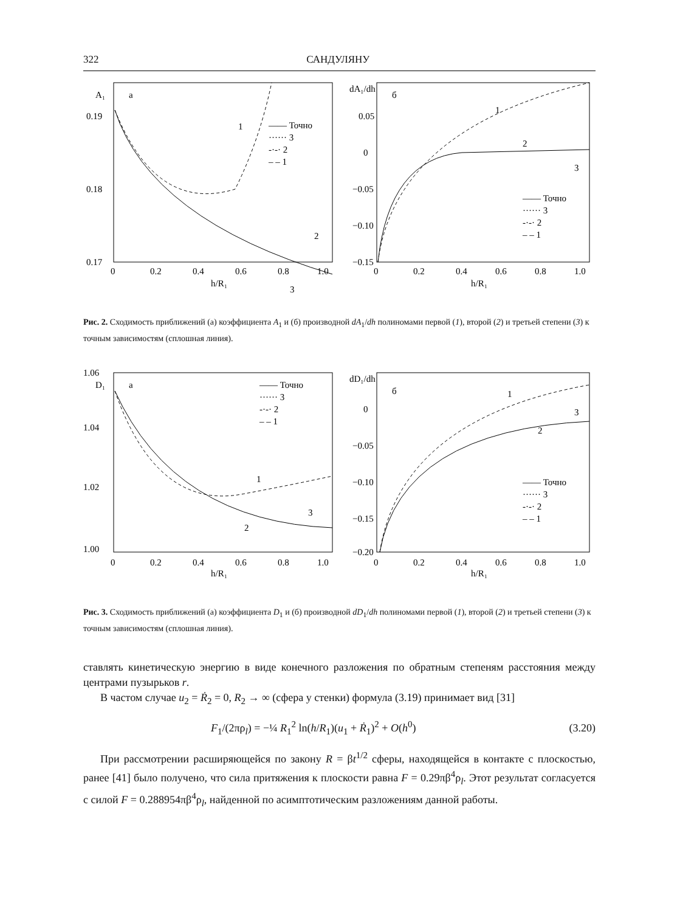322 САНДУЛЯНУ
A₁
а
0.19
0.18
0.17
1
2
3
—— Точно
······ 3
-·-· 2
– – 1
0
0.2
0.4
0.6
0.8
1.0
h/R₁
dA₁/dh
б
0.05
0
−0.05
−0.10
−0.15
1
2
3
—— Точно
······ 3
-·-· 2
– – 1
0
0.2
0.4
0.6
0.8
1.0
h/R₁
Рис. 2. Сходимость приближений (а) коэффициента A<sub>1</sub> и (б) производной dA<sub>1</sub>/dh полиномами первой (1), второй (2) и третьей степени (3) к точным зависимостям (сплошная линия).
D₁
а
1.06
1.04
1.02
1.00
1
2
3
—— Точно
······ 3
-·-· 2
– – 1
0
0.2
0.4
0.6
0.8
1.0
h/R₁
dD₁/dh
б
0
−0.05
−0.10
−0.15
−0.20
1
2
3
—— Точно
······ 3
-·-· 2
– – 1
0
0.2
0.4
0.6
0.8
1.0
h/R₁
Рис. 3. Сходимость приближений (а) коэффициента D<sub>1</sub> и (б) производной dD<sub>1</sub>/dh полиномами первой (1), второй (2) и третьей степени (3) к точным зависимостям (сплошная линия).
ставлять кинетическую энергию в виде конечного разложения по обратным степеням расстояния между центрами пузырьков r.
В частом случае u<sub>2</sub> = Ṙ<sub>2</sub> = 0, R<sub>2</sub> → ∞ (сфера у стенки) формула (3.19) принимает вид [31]
F<sub>1</sub>/(2πρ<sub>l</sub>) = −¼ R<sub>1</sub><sup>2</sup> ln(h/R<sub>1</sub>)(u<sub>1</sub> + Ṙ<sub>1</sub>)<sup>2</sup> + O(h<sup>0</sup>) (3.20)
При рассмотрении расширяющейся по закону R = βt<sup>1/2</sup> сферы, находящейся в контакте с плоскостью, ранее [41] было получено, что сила притяжения к плоскости равна F = 0.29πβ<sup>4</sup>ρ<sub>l</sub>. Этот результат согласуется с силой F = 0.288954πβ<sup>4</sup>ρ<sub>l</sub>, найденной по асимптотическим разложениям данной работы.